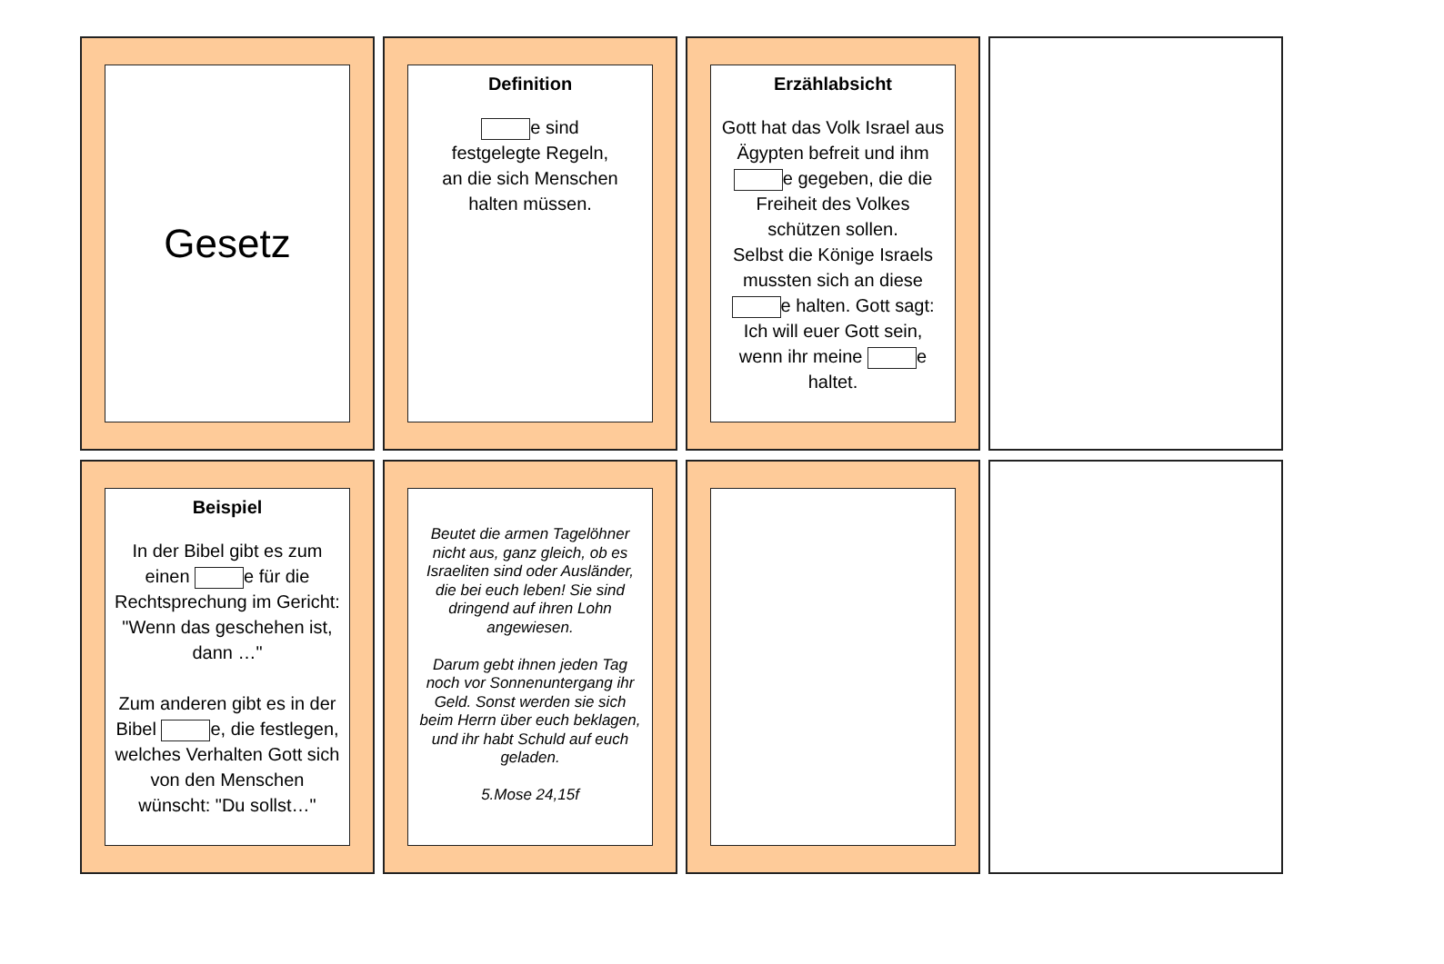Gesetz
Definition
e sind
festgelegte Regeln,
an die sich Menschen
halten müssen.
Erzählabsicht
Gott hat das Volk Israel aus Ägypten befreit und ihm e gegeben, die die Freiheit des Volkes schützen sollen.
Selbst die Könige Israels mussten sich an diese e halten. Gott sagt: Ich will euer Gott sein, wenn ihr meine e haltet.
Beispiel
In der Bibel gibt es zum einen e für die Rechtsprechung im Gericht: "Wenn das geschehen ist, dann …"
Zum anderen gibt es in der Bibel e, die festlegen, welches Verhalten Gott sich von den Menschen wünscht: "Du sollst…"
Beutet die armen Tagelöhner nicht aus, ganz gleich, ob es Israeliten sind oder Ausländer, die bei euch leben! Sie sind dringend auf ihren Lohn angewiesen.
Darum gebt ihnen jeden Tag noch vor Sonnenuntergang ihr Geld. Sonst werden sie sich beim Herrn über euch beklagen, und ihr habt Schuld auf euch geladen.
5.Mose 24,15f